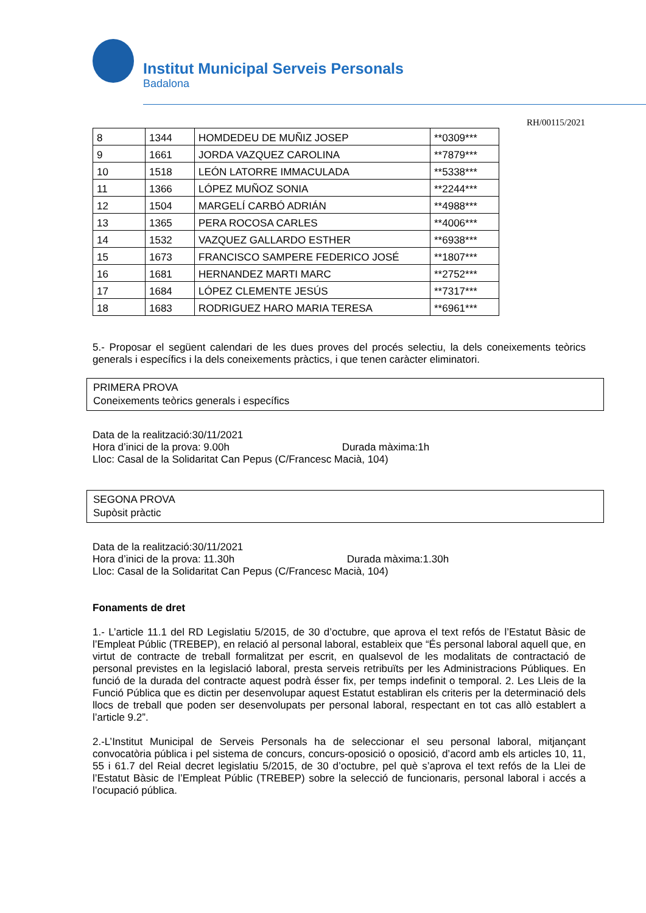Institut Municipal Serveis Personals
Badalona
RH/00115/2021
| 8 | 1344 | HOMDEDEU DE MUÑIZ JOSEP | **0309*** |
| 9 | 1661 | JORDA VAZQUEZ CAROLINA | **7879*** |
| 10 | 1518 | LEÓN LATORRE IMMACULADA | **5338*** |
| 11 | 1366 | LÓPEZ MUÑOZ SONIA | **2244*** |
| 12 | 1504 | MARGELÍ CARBÓ ADRIÁN | **4988*** |
| 13 | 1365 | PERA ROCOSA CARLES | **4006*** |
| 14 | 1532 | VAZQUEZ GALLARDO ESTHER | **6938*** |
| 15 | 1673 | FRANCISCO SAMPERE FEDERICO JOSÉ | **1807*** |
| 16 | 1681 | HERNANDEZ MARTI MARC | **2752*** |
| 17 | 1684 | LÓPEZ CLEMENTE JESÚS | **7317*** |
| 18 | 1683 | RODRIGUEZ HARO MARIA TERESA | **6961*** |
5.- Proposar el següent calendari de les dues proves del procés selectiu, la dels coneixements teòrics generals i específics i la dels coneixements pràctics, i que tenen caràcter eliminatori.
PRIMERA PROVA
Coneixements teòrics generals i específics
Data de la realització:30/11/2021
Hora d’inici de la prova: 9.00h Durada màxima:1h
Lloc: Casal de la Solidaritat Can Pepus (C/Francesc Macià, 104)
SEGONA PROVA
Supòsit pràctic
Data de la realització:30/11/2021
Hora d’inici de la prova: 11.30h Durada màxima:1.30h
Lloc: Casal de la Solidaritat Can Pepus (C/Francesc Macià, 104)
Fonaments de dret
1.- L’article 11.1 del RD Legislatiu 5/2015, de 30 d’octubre, que aprova el text refós de l’Estatut Bàsic de l’Empleat Públic (TREBEP), en relació al personal laboral, estableix que “És personal laboral aquell que, en virtut de contracte de treball formalitzat per escrit, en qualsevol de les modalitats de contractació de personal previstes en la legislació laboral, presta serveis retribuïts per les Administracions Públiques. En funció de la durada del contracte aquest podrà ésser fix, per temps indefinit o temporal. 2. Les Lleis de la Funció Pública que es dictin per desenvolupar aquest Estatut establiran els criteris per la determinació dels llocs de treball que poden ser desenvolupats per personal laboral, respectant en tot cas allò establert a l’article 9.2”.
2.-L’Institut Municipal de Serveis Personals ha de seleccionar el seu personal laboral, mitjançant convocatòria pública i pel sistema de concurs, concurs-oposició o oposició, d’acord amb els articles 10, 11, 55 i 61.7 del Reial decret legislatiu 5/2015, de 30 d’octubre, pel què s’aprova el text refós de la Llei de l’Estatut Bàsic de l’Empleat Públic (TREBEP) sobre la selecció de funcionaris, personal laboral i accés a l’ocupació pública.